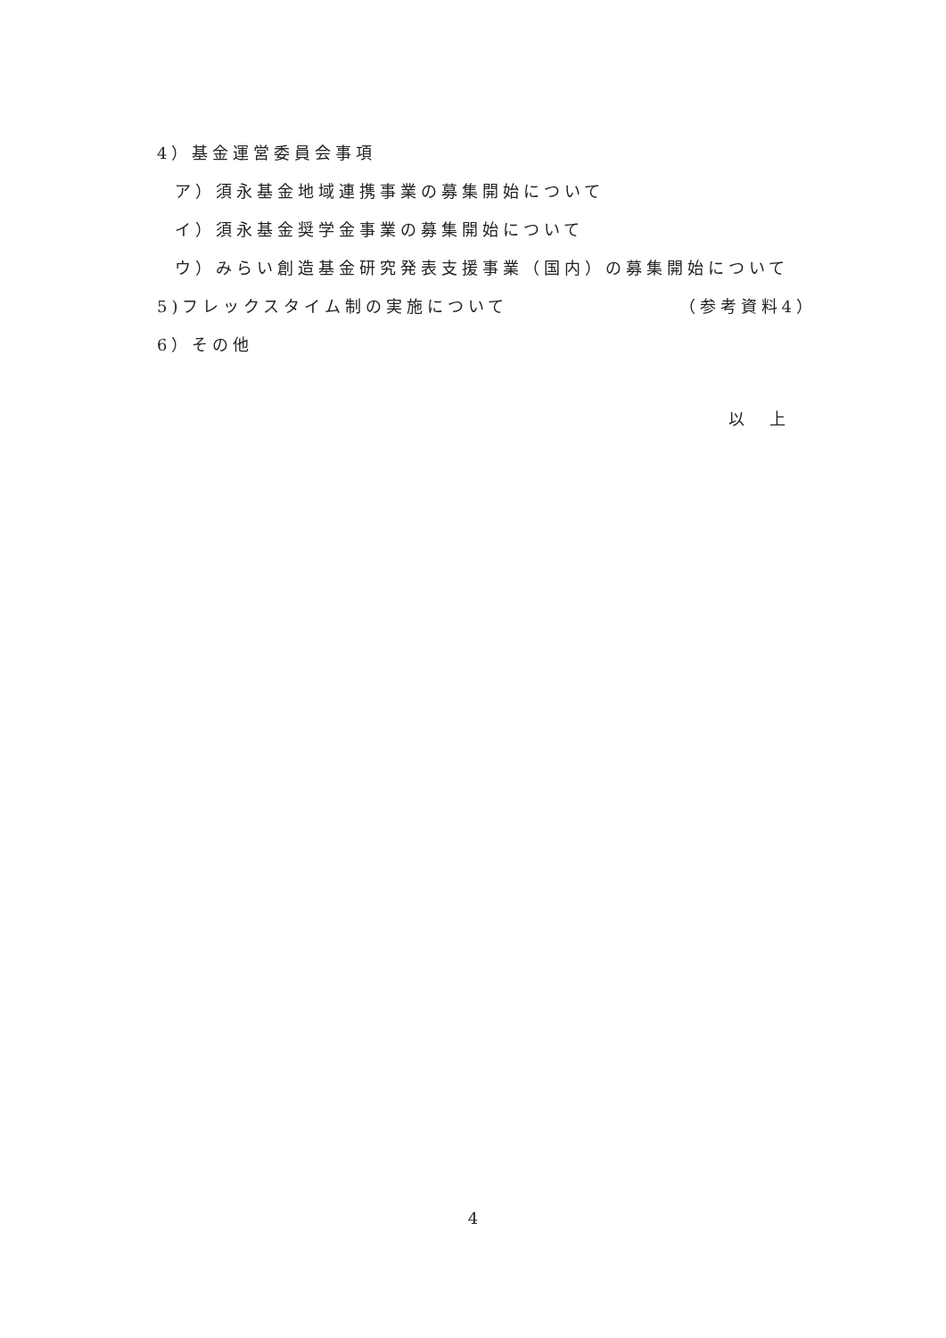4）基金運営委員会事項
ア）須永基金地域連携事業の募集開始について
イ）須永基金奨学金事業の募集開始について
ウ）みらい創造基金研究発表支援事業（国内）の募集開始について
5)フレックスタイム制の実施について （参考資料4）
6）その他
以　上
4